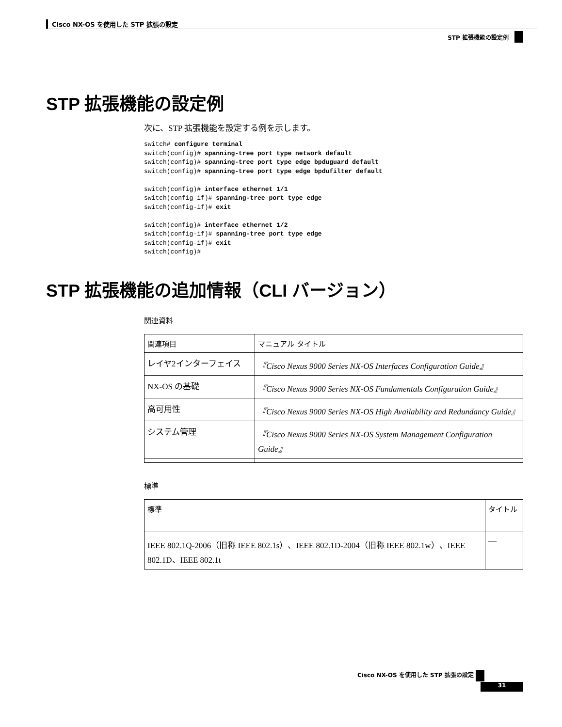Cisco NX-OS を使用した STP 拡張の設定
STP 拡張機能の設定例
STP 拡張機能の設定例
次に、STP 拡張機能を設定する例を示します。
switch# configure terminal
switch(config)# spanning-tree port type network default
switch(config)# spanning-tree port type edge bpduguard default
switch(config)# spanning-tree port type edge bpdufilter default

switch(config)# interface ethernet 1/1
switch(config-if)# spanning-tree port type edge
switch(config-if)# exit

switch(config)# interface ethernet 1/2
switch(config-if)# spanning-tree port type edge
switch(config-if)# exit
switch(config)#
STP 拡張機能の追加情報（CLI バージョン）
関連資料
| 関連項目 | マニュアル タイトル |
| --- | --- |
| レイヤ2インターフェイス | 『Cisco Nexus 9000 Series NX-OS Interfaces Configuration Guide』 |
| NX-OS の基礎 | 『Cisco Nexus 9000 Series NX-OS Fundamentals Configuration Guide』 |
| 高可用性 | 『Cisco Nexus 9000 Series NX-OS High Availability and Redundancy Guide』 |
| システム管理 | 『Cisco Nexus 9000 Series NX-OS System Management Configuration Guide』 |
標準
| 標準 | タイトル |
| --- | --- |
| IEEE 802.1Q-2006（旧称 IEEE 802.1s）、IEEE 802.1D-2004（旧称 IEEE 802.1w）、IEEE 802.1D、IEEE 802.1t | — |
Cisco NX-OS を使用した STP 拡張の設定
31